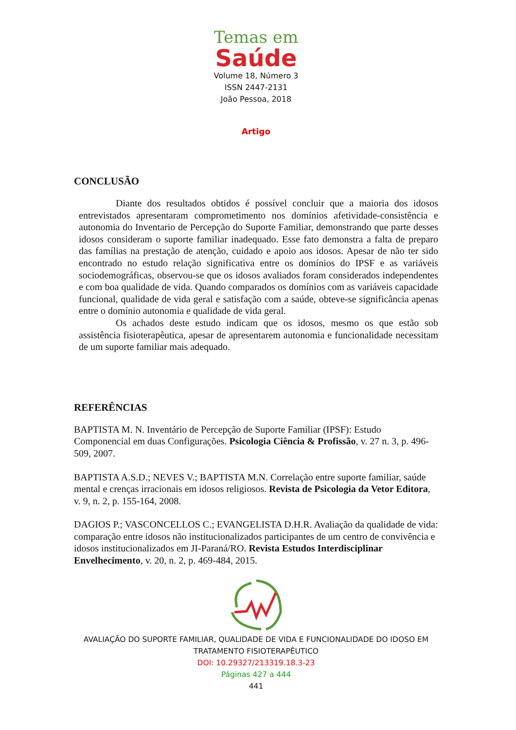Temas em
Saúde
Volume 18, Número 3
ISSN 2447-2131
João Pessoa, 2018
Artigo
CONCLUSÃO
Diante dos resultados obtidos é possível concluir que a maioria dos idosos entrevistados apresentaram comprometimento nos domínios afetividade-consistência e autonomia do Inventario de Percepção do Suporte Familiar, demonstrando que parte desses idosos consideram o suporte familiar inadequado. Esse fato demonstra a falta de preparo das famílias na prestação de atenção, cuidado e apoio aos idosos. Apesar de não ter sido encontrado no estudo relação significativa entre os domínios do IPSF e as variáveis sociodemográficas, observou-se que os idosos avaliados foram considerados independentes e com boa qualidade de vida. Quando comparados os domínios com as variáveis capacidade funcional, qualidade de vida geral e satisfação com a saúde, obteve-se significância apenas entre o domínio autonomia e qualidade de vida geral.
Os achados deste estudo indicam que os idosos, mesmo os que estão sob assistência fisioterapêutica, apesar de apresentarem autonomia e funcionalidade necessitam de um suporte familiar mais adequado.
REFERÊNCIAS
BAPTISTA M. N. Inventário de Percepção de Suporte Familiar (IPSF): Estudo Componencial em duas Configurações. Psicologia Ciência & Profissão, v. 27 n. 3, p. 496-509, 2007.
BAPTISTA A.S.D.; NEVES V.; BAPTISTA M.N. Correlação entre suporte familiar, saúde mental e crenças irracionais em idosos religiosos. Revista de Psicologia da Vetor Editora, v. 9, n. 2, p. 155-164, 2008.
DAGIOS P.; VASCONCELLOS C.; EVANGELISTA D.H.R. Avaliação da qualidade de vida: comparação entre idosos não institucionalizados participantes de um centro de convivência e idosos institucionalizados em JI-Paraná/RO. Revista Estudos Interdisciplinar Envelhecimento, v. 20, n. 2, p. 469-484, 2015.
AVALIAÇÃO DO SUPORTE FAMILIAR, QUALIDADE DE VIDA E FUNCIONALIDADE DO IDOSO EM TRATAMENTO FISIOTERAPÊUTICO
DOI: 10.29327/213319.18.3-23
Páginas 427 a 444
441